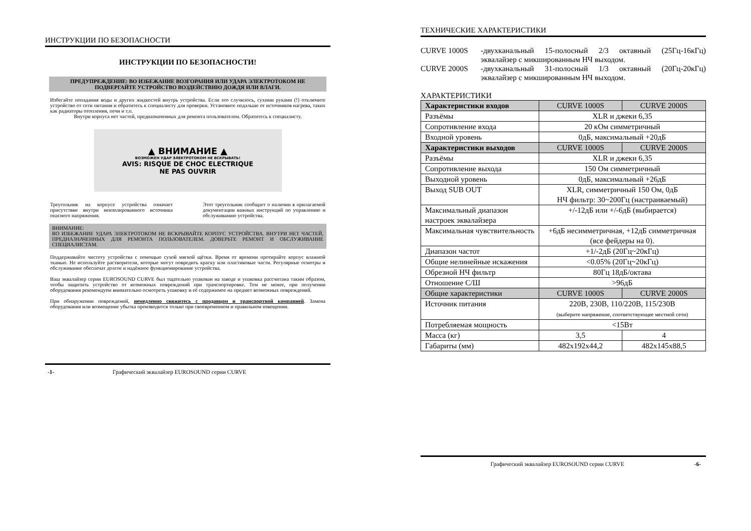ИНСТРУКЦИИ ПО БЕЗОПАСНОСТИ
ИНСТРУКЦИИ ПО БЕЗОПАСНОСТИ!
ПРЕДУПРЕЖДЕНИЕ: ВО ИЗБЕЖАНИЕ ВОЗГОРАНИЯ ИЛИ УДАРА ЭЛЕКТРОТОКОМ НЕ ПОДВЕРГАЙТЕ УСТРОЙСТВО ВОЗДЕЙСТВИЮ ДОЖДЯ ИЛИ ВЛАГИ.
Избегайте попадания воды и других жидкостей внутрь устройства. Если это случилось, сухими руками (!) отключите устройство от сети питания и обратитесь к специалисту для проверки. Установите подальше от источников нагрева, таких как радиаторы отопления, печи и т.п.
Внутри корпуса нет частей, предназначенных для ремонта пользователем. Обратитесь к специалисту.
▲ ВНИМАНИЕ ▲
ВОЗМОЖЕН УДАР ЭЛЕКТРОТОКОМ НЕ ВСКРЫВАТЬ!
AVIS: RISQUE DE CHOC ELECTRIQUE
NE PAS OUVRIR
Треугольник на корпусе устройства означает присутствие внутри неизолированного источника опасного напряжения.
Этот треугольник сообщает о наличии в прилагаемой документации важных инструкций по управлению и обслуживанию устройства.
ВНИМАНИЕ:
ВО ИЗБЕЖАНИЕ УДАРА ЭЛЕКТРОТОКОМ НЕ ВСКРЫВАЙТЕ КОРПУС УСТРОЙСТВА. ВНУТРИ НЕТ ЧАСТЕЙ, ПРЕДНАЗНАЧЕННЫХ ДЛЯ РЕМОНТА ПОЛЬЗОВАТЕЛЕМ. ДОВЕРЬТЕ РЕМОНТ И ОБСЛУЖИВАНИЕ СПЕЦИАЛИСТАМ.
Поддерживайте чистоту устройства с помощью сухой мягкой щётки. Время от времени протирайте корпус влажной тканью. Не используйте растворители, которые могут повредить краску или пластиковые части. Регулярные осмотры и обслуживание обеспечат долгое и надёжное функционирование устройства.
Ваш эквалайзер серии EUROSOUND CURVE был тщательно упакован на заводе и упаковка рассчитана таким образом, чтобы защитить устройство от возможных повреждений при транспортировке. Тем не менее, при получении оборудования рекомендуем внимательно осмотреть упаковку и её содержимое на предмет возможных повреждений.
При обнаружении повреждений, немедленно свяжитесь с продавцом и транспортной компанией. Замена оборудования или возмещение убытка производится только при своевременном и правильном извещении.
-1- Графический эквалайзер EUROSOUND серии CURVE
ТЕХНИЧЕСКИЕ ХАРАКТЕРИСТИКИ
CURVE 1000S -двухканальный 15-полосный 2/3 октавный (25Гц-16кГц) эквалайзер с микшированным НЧ выходом.
CURVE 2000S -двухканальный 31-полосный 1/3 октавный (20Гц-20кГц) эквалайзер с микшированным НЧ выходом.
ХАРАКТЕРИСТИКИ
| Характеристики входов | CURVE 1000S | CURVE 2000S |
| Разъёмы | XLR и джеки 6,35 | |
| Сопротивление входа | 20 кОм симметричный | |
| Входной уровень | 0дБ, максимальный +20дБ | |
| Характеристики выходов | CURVE 1000S | CURVE 2000S |
| Разъёмы | XLR и джеки 6,35 | |
| Сопротивление выхода | 150 Ом симметричный | |
| Выходной уровень | 0дБ, максимальный +26дБ | |
| Выход SUB OUT | XLR, симметричный 150 Ом, 0дБ НЧ фильтр: 30~200Гц (настраиваемый) | |
| Максимальный диапазон настроек эквалайзера | +/-12дБ или +/-6дБ (выбирается) | |
| Максимальная чувствительность | +6дБ несимметричная, +12дБ симметричная (все фейдеры на 0). | |
| Диапазон частот | +1/-2дБ (20Гц~20кГц) | |
| Общие нелинейные искажения | <0.05% (20Гц~20кГц) | |
| Обрезной НЧ фильтр | 80Гц 18дБ/октава | |
| Отношение С/Ш | >96дБ | |
| Общие характеристики | CURVE 1000S | CURVE 2000S |
| Источник питания | 220В, 230В, 110/220В, 115/230В (выберите напряжение, соответствующее местной сети) | |
| Потребляемая мощность | <15Вт | |
| Масса (кг) | 3,5 | 4 |
| Габариты (мм) | 482x192x44,2 | 482x145x88,5 |
Графический эквалайзер EUROSOUND серии CURVE -6-